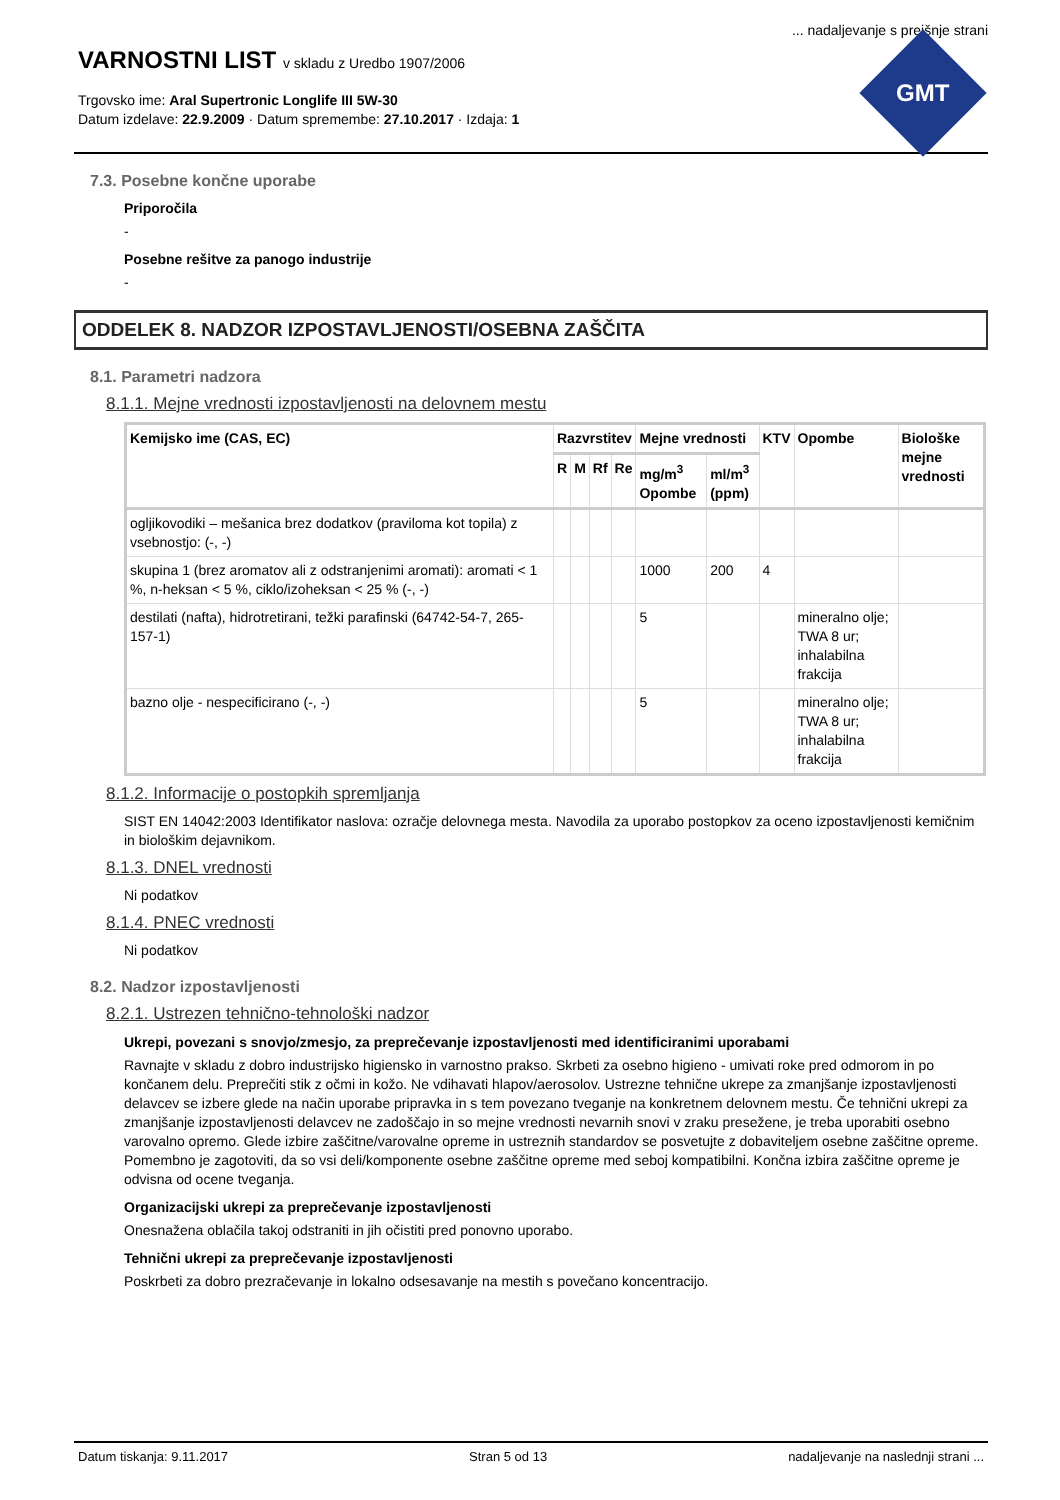... nadaljevanje s prejšnje strani
VARNOSTNI LIST v skladu z Uredbo 1907/2006
Trgovsko ime: Aral Supertronic Longlife III 5W-30
Datum izdelave: 22.9.2009 · Datum spremembe: 27.10.2017 · Izdaja: 1
GMT
7.3. Posebne končne uporabe
Priporočila
-
Posebne rešitve za panogo industrije
-
ODDELEK 8. NADZOR IZPOSTAVLJENOSTI/OSEBNA ZAŠČITA
8.1. Parametri nadzora
8.1.1. Mejne vrednosti izpostavljenosti na delovnem mestu
| Kemijsko ime (CAS, EC) | Razvrstitev | | | | Mejne vrednosti | | KTV | Opombe | Biološke mejne vrednosti |
| --- | --- | --- | --- | --- | --- | --- | --- | --- | --- |
| | R | M | Rf | Re | mg/m<sup>3</sup> Opombe | ml/m<sup>3</sup> (ppm) | | | |
| ogljikovodiki – mešanica brez dodatkov (praviloma kot topila) z vsebnostjo: (-, -) | | | | | | | | | |
| skupina 1 (brez aromatov ali z odstranjenimi aromati): aromati < 1 %, n-heksan < 5 %, ciklo/izoheksan < 25 % (-, -) | | | | | 1000 | 200 | 4 | | |
| destilati (nafta), hidrotretirani, težki parafinski (64742-54-7, 265-157-1) | | | | | 5 | | | mineralno olje; TWA 8 ur; inhalabilna frakcija | |
| bazno olje - nespecificirano (-, -) | | | | | 5 | | | mineralno olje; TWA 8 ur; inhalabilna frakcija | |
8.1.2. Informacije o postopkih spremljanja
SIST EN 14042:2003 Identifikator naslova: ozračje delovnega mesta. Navodila za uporabo postopkov za oceno izpostavljenosti kemičnim in biološkim dejavnikom.
8.1.3. DNEL vrednosti
Ni podatkov
8.1.4. PNEC vrednosti
Ni podatkov
8.2. Nadzor izpostavljenosti
8.2.1. Ustrezen tehnično-tehnološki nadzor
Ukrepi, povezani s snovjo/zmesjo, za preprečevanje izpostavljenosti med identificiranimi uporabami
Ravnajte v skladu z dobro industrijsko higiensko in varnostno prakso. Skrbeti za osebno higieno - umivati roke pred odmorom in po končanem delu. Preprečiti stik z očmi in kožo. Ne vdihavati hlapov/aerosolov. Ustrezne tehnične ukrepe za zmanjšanje izpostavljenosti delavcev se izbere glede na način uporabe pripravka in s tem povezano tveganje na konkretnem delovnem mestu. Če tehnični ukrepi za zmanjšanje izpostavljenosti delavcev ne zadoščajo in so mejne vrednosti nevarnih snovi v zraku presežene, je treba uporabiti osebno varovalno opremo. Glede izbire zaščitne/varovalne opreme in ustreznih standardov se posvetujte z dobaviteljem osebne zaščitne opreme. Pomembno je zagotoviti, da so vsi deli/komponente osebne zaščitne opreme med seboj kompatibilni. Končna izbira zaščitne opreme je odvisna od ocene tveganja.
Organizacijski ukrepi za preprečevanje izpostavljenosti
Onesnažena oblačila takoj odstraniti in jih očistiti pred ponovno uporabo.
Tehnični ukrepi za preprečevanje izpostavljenosti
Poskrbeti za dobro prezračevanje in lokalno odsesavanje na mestih s povečano koncentracijo.
Datum tiskanja: 9.11.2017 Stran 5 od 13 nadaljevanje na naslednji strani ...